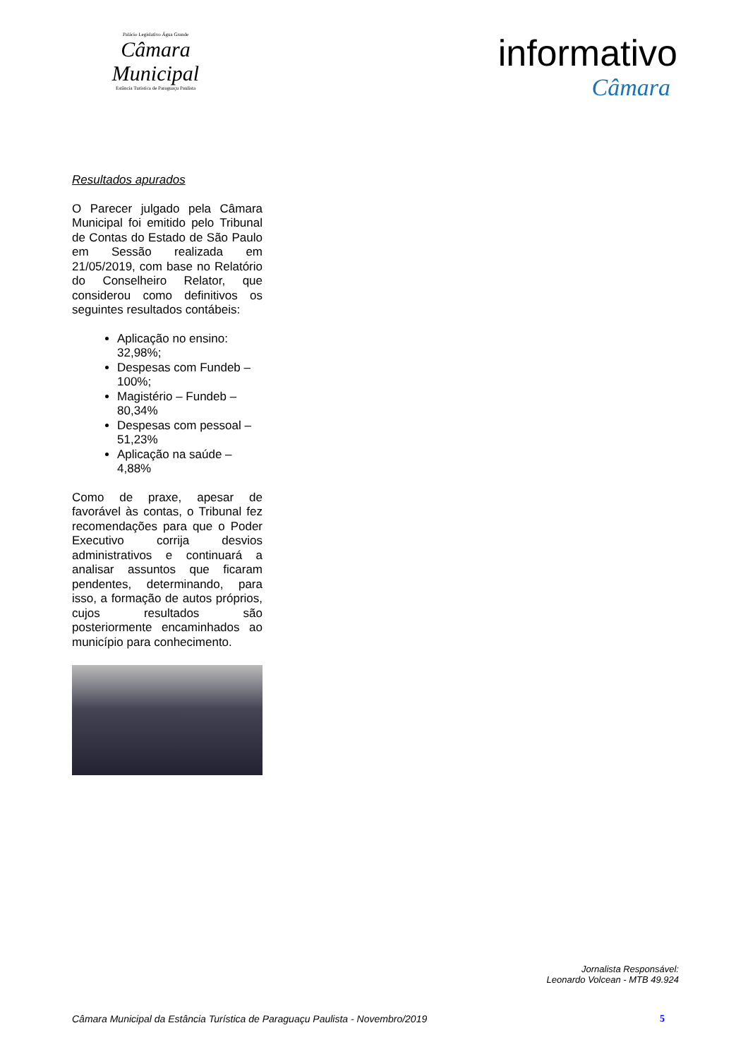Palácio Legislativo Água Grande
Câmara Municipal
Estância Turística de Paraguaçu Paulista
informativo
Câmara
Resultados apurados
O Parecer julgado pela Câmara Municipal foi emitido pelo Tribunal de Contas do Estado de São Paulo em Sessão realizada em 21/05/2019, com base no Relatório do Conselheiro Relator, que considerou como definitivos os seguintes resultados contábeis:
Aplicação no ensino: 32,98%;
Despesas com Fundeb – 100%;
Magistério – Fundeb – 80,34%
Despesas com pessoal – 51,23%
Aplicação na saúde – 4,88%
Como de praxe, apesar de favorável às contas, o Tribunal fez recomendações para que o Poder Executivo corrija desvios administrativos e continuará a analisar assuntos que ficaram pendentes, determinando, para isso, a formação de autos próprios, cujos resultados são posteriormente encaminhados ao município para conhecimento.
Jornalista Responsável:
Leonardo Volcean - MTB 49.924
Câmara Municipal da Estância Turística de Paraguaçu Paulista - Novembro/2019 5